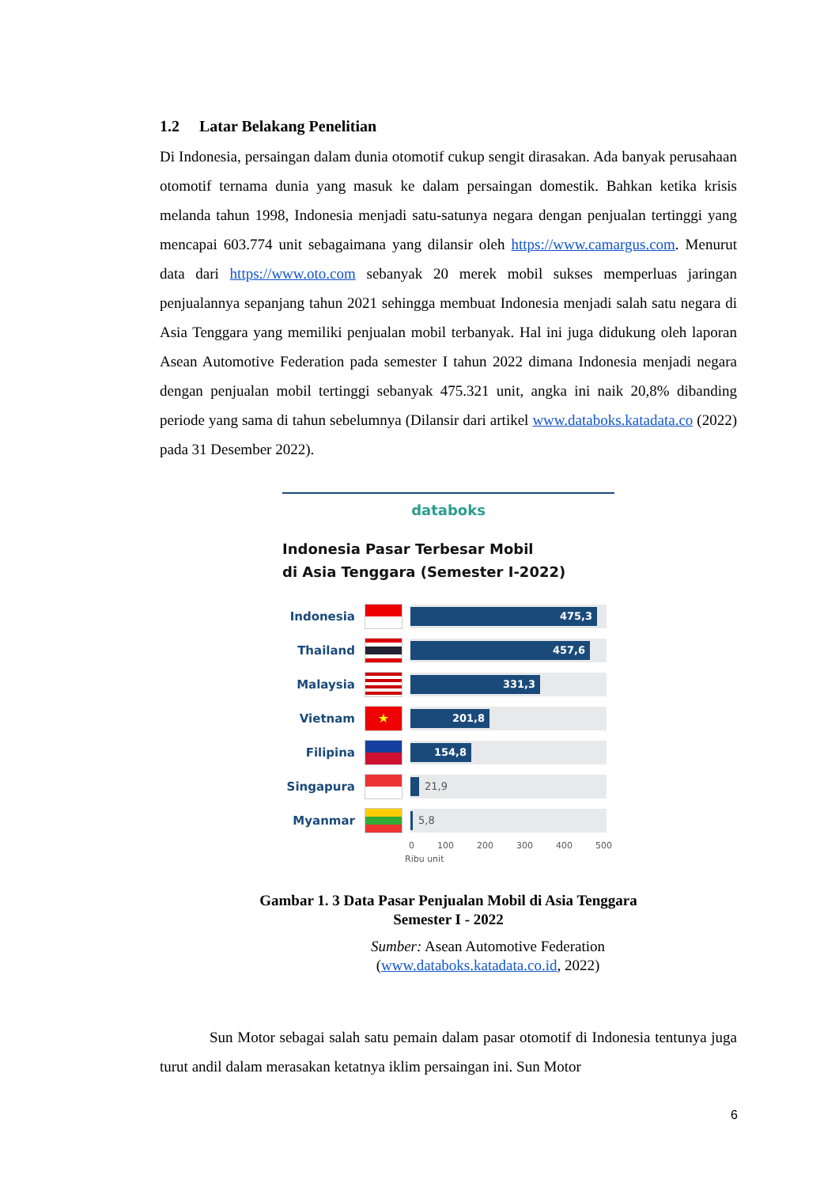1.2 Latar Belakang Penelitian
Di Indonesia, persaingan dalam dunia otomotif cukup sengit dirasakan. Ada banyak perusahaan otomotif ternama dunia yang masuk ke dalam persaingan domestik. Bahkan ketika krisis melanda tahun 1998, Indonesia menjadi satu-satunya negara dengan penjualan tertinggi yang mencapai 603.774 unit sebagaimana yang dilansir oleh https://www.camargus.com. Menurut data dari https://www.oto.com sebanyak 20 merek mobil sukses memperluas jaringan penjualannya sepanjang tahun 2021 sehingga membuat Indonesia menjadi salah satu negara di Asia Tenggara yang memiliki penjualan mobil terbanyak. Hal ini juga didukung oleh laporan Asean Automotive Federation pada semester I tahun 2022 dimana Indonesia menjadi negara dengan penjualan mobil tertinggi sebanyak 475.321 unit, angka ini naik 20,8% dibanding periode yang sama di tahun sebelumnya (Dilansir dari artikel www.databoks.katadata.co (2022) pada 31 Desember 2022).
databoks
Indonesia Pasar Terbesar Mobil
di Asia Tenggara (Semester I-2022)
Indonesia
475,3
Thailand
457,6
Malaysia
331,3
Vietnam
★
201,8
Filipina
154,8
Singapura
21,9
Myanmar
5,8
0 100 200 300 400 500
Ribu unit
Gambar 1. 3 Data Pasar Penjualan Mobil di Asia Tenggara
Semester I - 2022
Sumber: Asean Automotive Federation
(www.databoks.katadata.co.id, 2022)
Sun Motor sebagai salah satu pemain dalam pasar otomotif di Indonesia tentunya juga turut andil dalam merasakan ketatnya iklim persaingan ini. Sun Motor
6